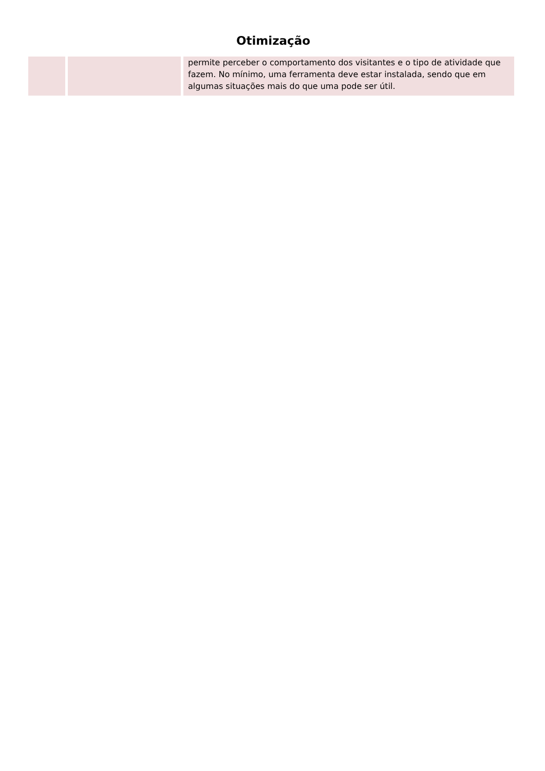Otimização
| | | permite perceber o comportamento dos visitantes e o tipo de atividade que fazem. No mínimo, uma ferramenta deve estar instalada, sendo que em algumas situações mais do que uma pode ser útil. |